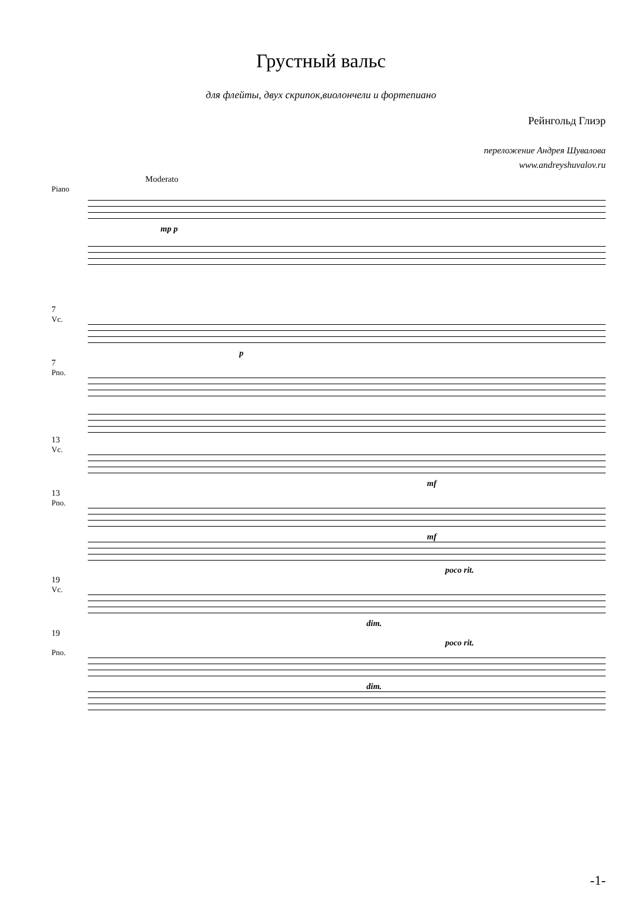Грустный вальс
для флейты, двух скрипок,виолончели и фортепиано
Рейнгольд Глиэр
переложение Андрея Шувалова
www.andreyshuvalov.ru
Moderato
Piano
mp p
7
Vc.
p
7
Pno.
13
Vc.
mf
13
Pno.
mf
poco rit.
19
Vc.
dim.
19
poco rit.
Pno.
dim.
-1-